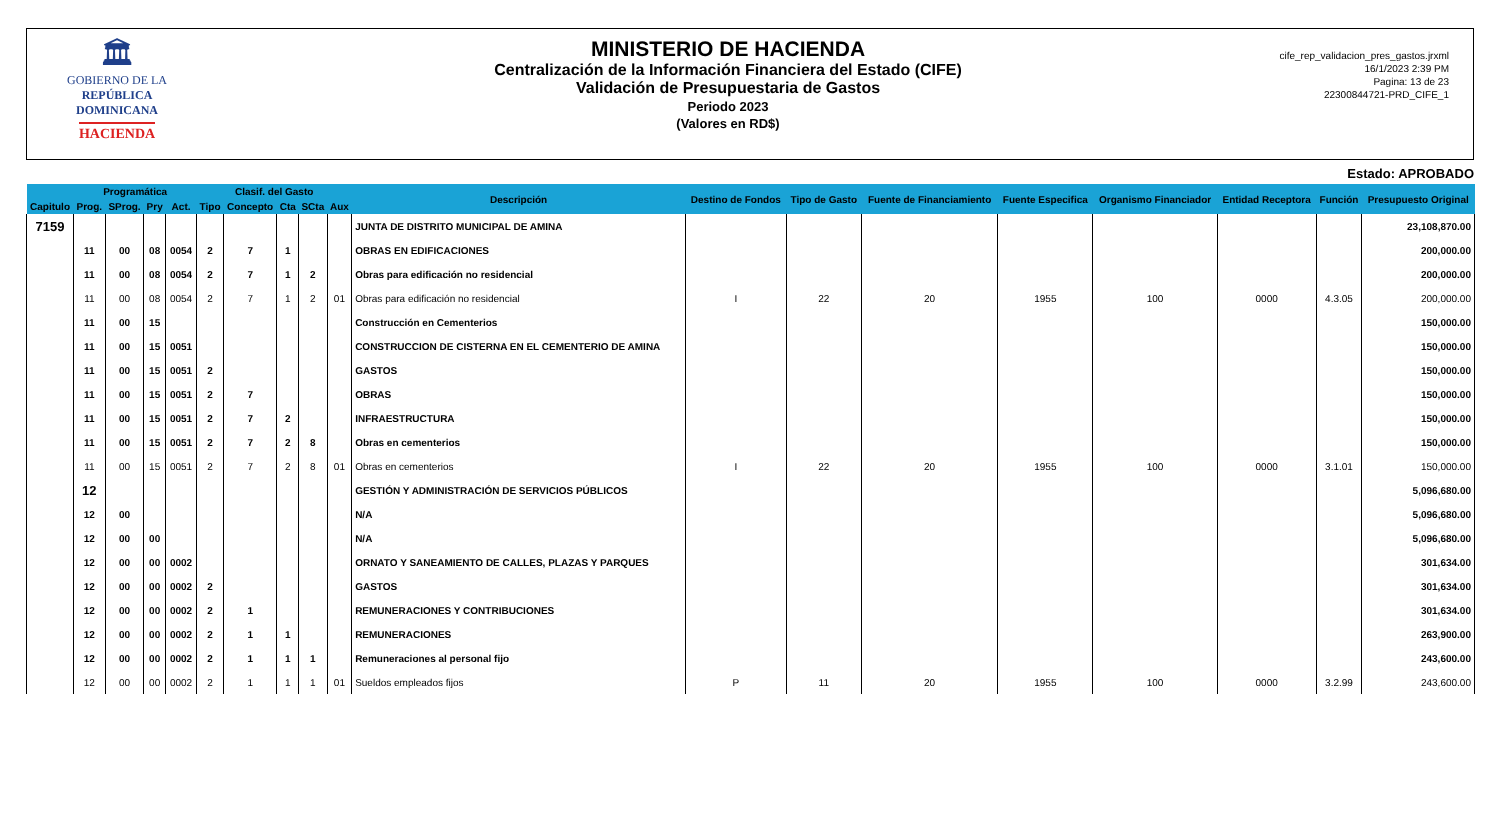🏛
GOBIERNO DE LA
REPÚBLICA
DOMINICANA
HACIENDA
MINISTERIO DE HACIENDA
Centralización de la Información Financiera del Estado (CIFE)
Validación de Presupuestaria de Gastos
Periodo 2023
(Valores en RD$)
cife_rep_validacion_pres_gastos.jrxml
16/1/2023 2:39 PM
Pagina: 13 de 23
22300844721-PRD_CIFE_1
Estado: APROBADO
| Capitulo | Programática | | | | Clasif. del Gasto | | | | | Descripción | Destino de Fondos | Tipo de Gasto | Fuente de Financiamiento | Fuente Especifica | Organismo Financiador | Entidad Receptora | Función | Presupuesto Original |
| --- | --- | --- | --- | --- | --- | --- | --- | --- | --- | --- | --- | --- | --- | --- | --- | --- | --- | --- |
| | Prog. | SProg. | Pry | Act. | Tipo | Concepto | Cta | SCta | Aux | | | | | | | | | |
| 7159 | | | | | | | | | | JUNTA DE DISTRITO MUNICIPAL DE AMINA | | | | | | | | 23,108,870.00 |
| | 11 | 00 | 08 | 0054 | 2 | 7 | 1 | | | OBRAS EN EDIFICACIONES | | | | | | | | 200,000.00 |
| | 11 | 00 | 08 | 0054 | 2 | 7 | 1 | 2 | | Obras para edificación no residencial | | | | | | | | 200,000.00 |
| | 11 | 00 | 08 | 0054 | 2 | 7 | 1 | 2 | 01 | Obras para edificación no residencial | I | 22 | 20 | 1955 | 100 | 0000 | 4.3.05 | 200,000.00 |
| | 11 | 00 | 15 | | | | | | | Construcción en Cementerios | | | | | | | | 150,000.00 |
| | 11 | 00 | 15 | 0051 | | | | | | CONSTRUCCION DE CISTERNA EN EL CEMENTERIO DE AMINA | | | | | | | | 150,000.00 |
| | 11 | 00 | 15 | 0051 | 2 | | | | | GASTOS | | | | | | | | 150,000.00 |
| | 11 | 00 | 15 | 0051 | 2 | 7 | | | | OBRAS | | | | | | | | 150,000.00 |
| | 11 | 00 | 15 | 0051 | 2 | 7 | 2 | | | INFRAESTRUCTURA | | | | | | | | 150,000.00 |
| | 11 | 00 | 15 | 0051 | 2 | 7 | 2 | 8 | | Obras en cementerios | | | | | | | | 150,000.00 |
| | 11 | 00 | 15 | 0051 | 2 | 7 | 2 | 8 | 01 | Obras en cementerios | I | 22 | 20 | 1955 | 100 | 0000 | 3.1.01 | 150,000.00 |
| | 12 | | | | | | | | | GESTIÓN Y ADMINISTRACIÓN DE SERVICIOS PÚBLICOS | | | | | | | | 5,096,680.00 |
| | 12 | 00 | | | | | | | | N/A | | | | | | | | 5,096,680.00 |
| | 12 | 00 | 00 | | | | | | | N/A | | | | | | | | 5,096,680.00 |
| | 12 | 00 | 00 | 0002 | | | | | | ORNATO Y SANEAMIENTO DE CALLES, PLAZAS Y PARQUES | | | | | | | | 301,634.00 |
| | 12 | 00 | 00 | 0002 | 2 | | | | | GASTOS | | | | | | | | 301,634.00 |
| | 12 | 00 | 00 | 0002 | 2 | 1 | | | | REMUNERACIONES Y CONTRIBUCIONES | | | | | | | | 301,634.00 |
| | 12 | 00 | 00 | 0002 | 2 | 1 | 1 | | | REMUNERACIONES | | | | | | | | 263,900.00 |
| | 12 | 00 | 00 | 0002 | 2 | 1 | 1 | 1 | | Remuneraciones al personal fijo | | | | | | | | 243,600.00 |
| | 12 | 00 | 00 | 0002 | 2 | 1 | 1 | 1 | 01 | Sueldos empleados fijos | P | 11 | 20 | 1955 | 100 | 0000 | 3.2.99 | 243,600.00 |